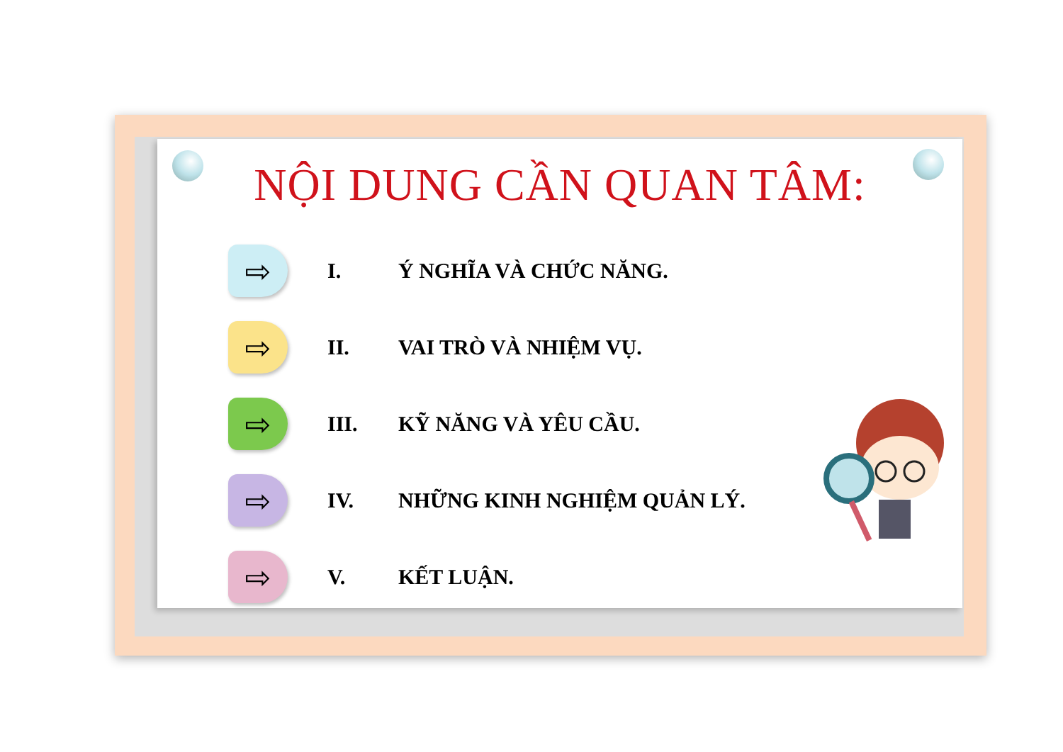NỘI DUNG CẦN QUAN TÂM:
⇨
I. Ý NGHĨA VÀ CHỨC NĂNG.
⇨
II. VAI TRÒ VÀ NHIỆM VỤ.
⇨
III. KỸ NĂNG VÀ YÊU CẦU.
⇨
IV. NHỮNG KINH NGHIỆM QUẢN LÝ.
⇨
V. KẾT LUẬN.